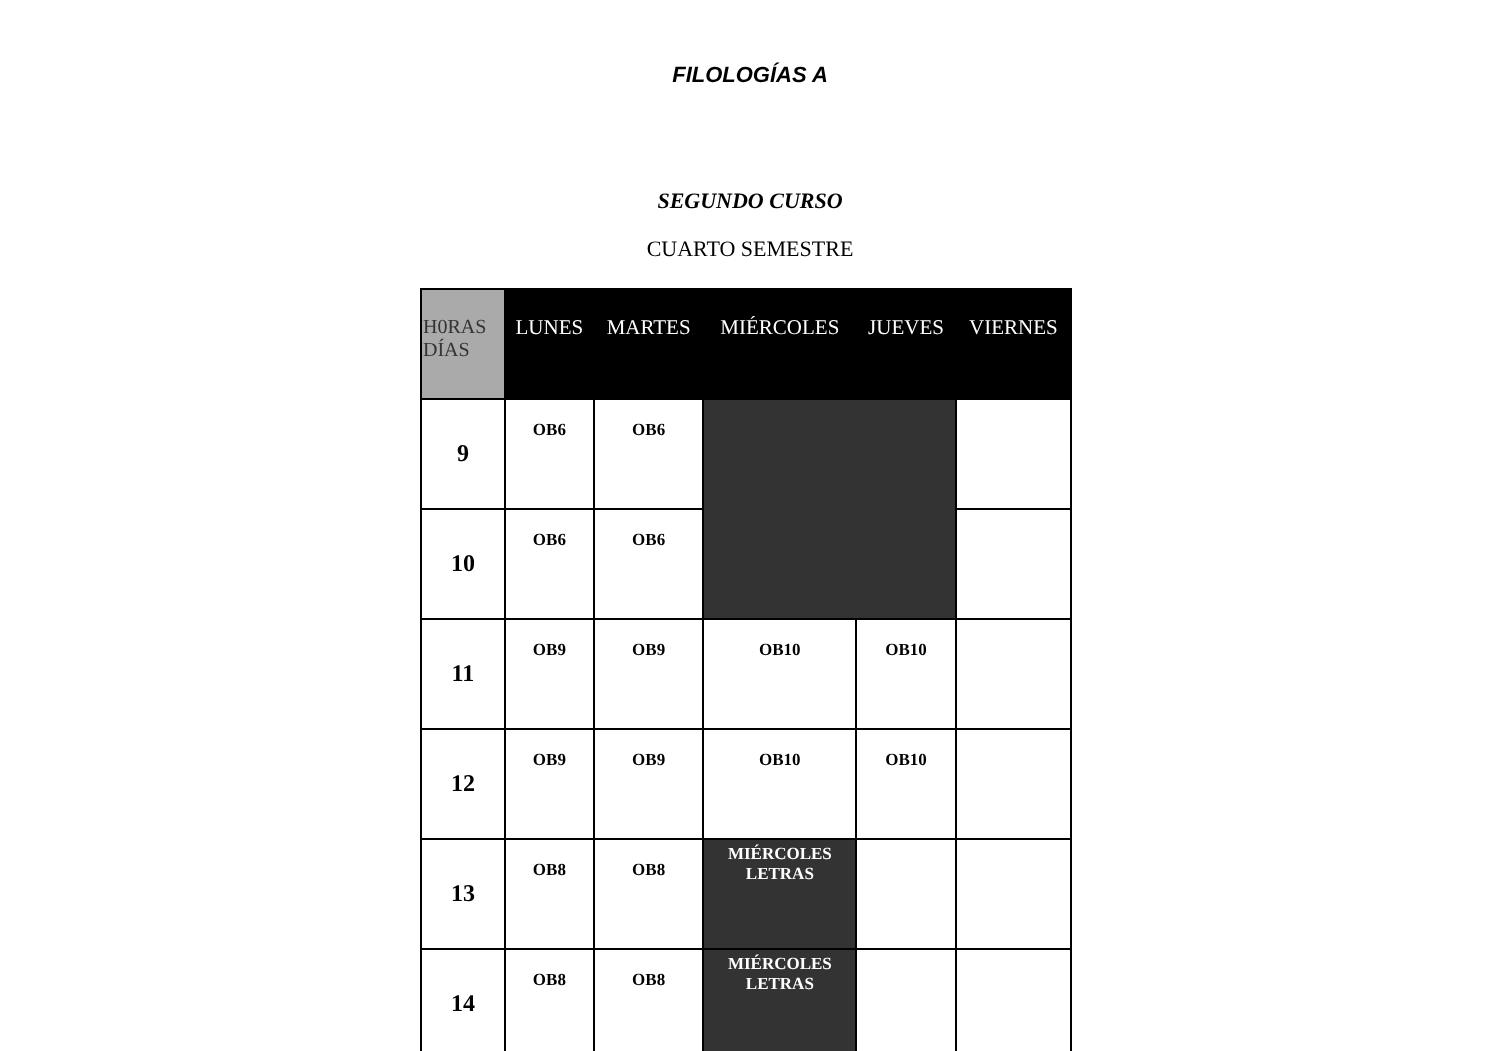FILOLOGÍAS A
SEGUNDO CURSO
CUARTO SEMESTRE
| H0RAS DÍAS | LUNES | MARTES | MIÉRCOLES | JUEVES | VIERNES |
| --- | --- | --- | --- | --- | --- |
| 9 | OB6 | OB6 | | | |
| 10 | OB6 | OB6 | | | |
| 11 | OB9 | OB9 | OB10 | OB10 | |
| 12 | OB9 | OB9 | OB10 | OB10 | |
| 13 | OB8 | OB8 | MIÉRCOLES LETRAS | | |
| 14 | OB8 | OB8 | MIÉRCOLES LETRAS | | |